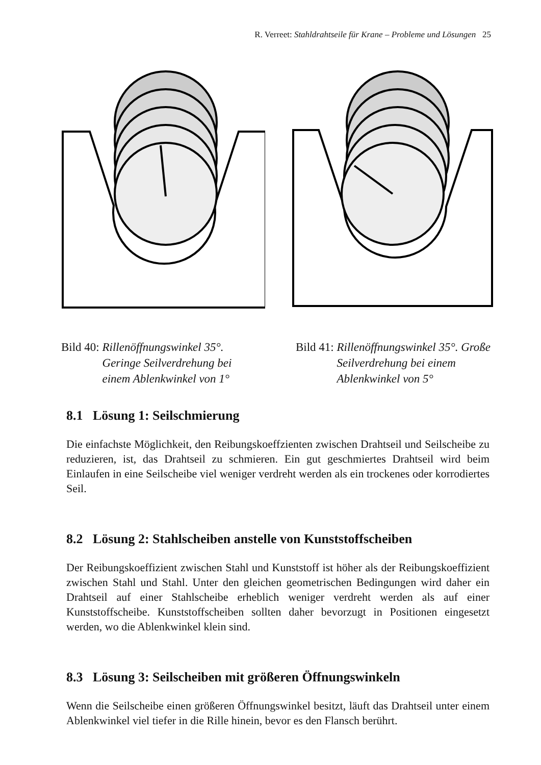R. Verreet: Stahldrahtseile für Krane – Probleme und Lösungen 25
Bild 40: Rillenöffnungswinkel 35°.
Geringe Seilverdrehung bei
einem Ablenkwinkel von 1°
Bild 41: Rillenöffnungswinkel 35°. Große
Seilverdrehung bei einem
Ablenkwinkel von 5°
8.1 Lösung 1: Seilschmierung
Die einfachste Möglichkeit, den Reibungskoeffzienten zwischen Drahtseil und Seilscheibe zu reduzieren, ist, das Drahtseil zu schmieren. Ein gut geschmiertes Drahtseil wird beim Einlaufen in eine Seilscheibe viel weniger verdreht werden als ein trockenes oder korrodiertes Seil.
8.2 Lösung 2: Stahlscheiben anstelle von Kunststoffscheiben
Der Reibungskoeffizient zwischen Stahl und Kunststoff ist höher als der Reibungskoeffizient zwischen Stahl und Stahl. Unter den gleichen geometrischen Bedingungen wird daher ein Drahtseil auf einer Stahlscheibe erheblich weniger verdreht werden als auf einer Kunststoffscheibe. Kunststoffscheiben sollten daher bevorzugt in Positionen eingesetzt werden, wo die Ablenkwinkel klein sind.
8.3 Lösung 3: Seilscheiben mit größeren Öffnungswinkeln
Wenn die Seilscheibe einen größeren Öffnungswinkel besitzt, läuft das Drahtseil unter einem Ablenkwinkel viel tiefer in die Rille hinein, bevor es den Flansch berührt.